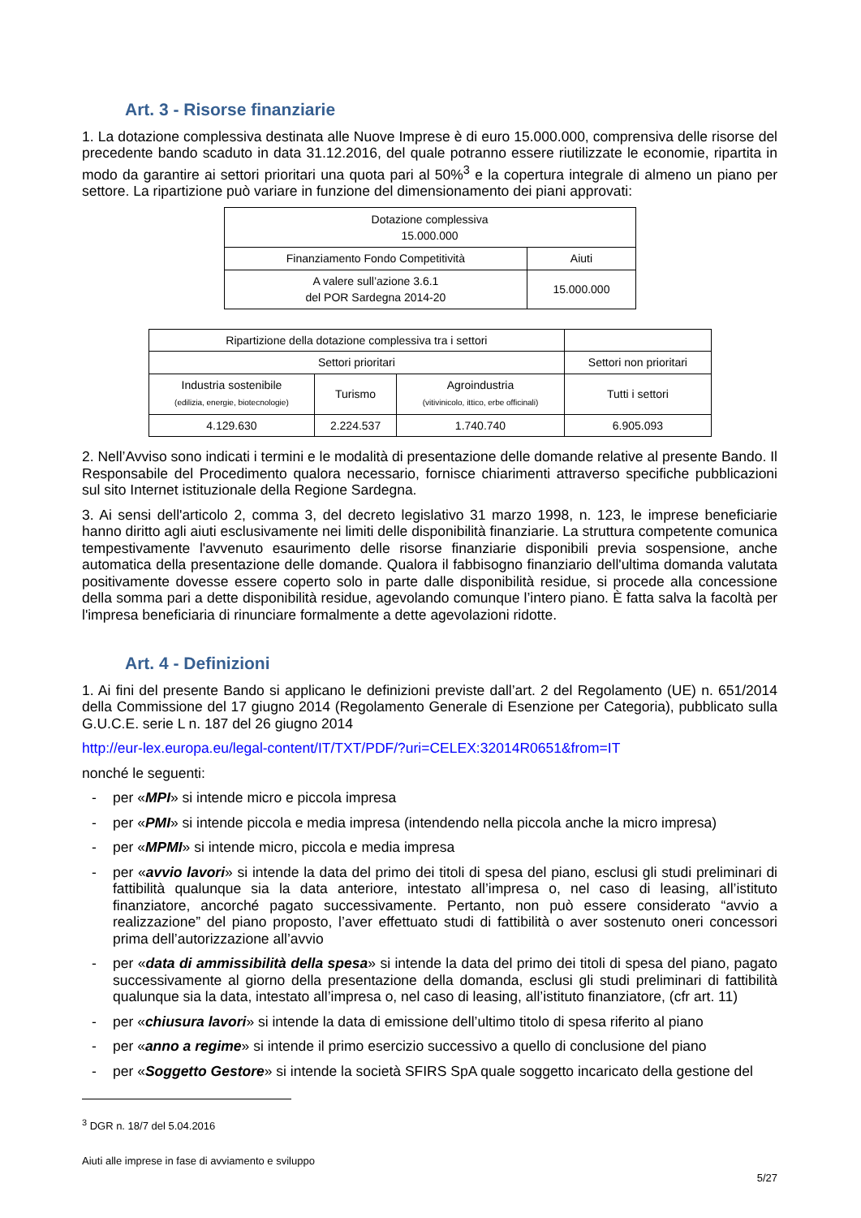Art. 3 - Risorse finanziarie
1. La dotazione complessiva destinata alle Nuove Imprese è di euro 15.000.000, comprensiva delle risorse del precedente bando scaduto in data 31.12.2016, del quale potranno essere riutilizzate le economie, ripartita in modo da garantire ai settori prioritari una quota pari al 50%<sup>3</sup> e la copertura integrale di almeno un piano per settore. La ripartizione può variare in funzione del dimensionamento dei piani approvati:
| Dotazione complessiva 15.000.000 | |
| Finanziamento Fondo Competitività | Aiuti |
| A valere sull’azione 3.6.1 del POR Sardegna 2014-20 | 15.000.000 |
| Ripartizione della dotazione complessiva tra i settori | | | |
| Settori prioritari | | | Settori non prioritari |
| Industria sostenibile (edilizia, energie, biotecnologie) | Turismo | Agroindustria (vitivinicolo, ittico, erbe officinali) | Tutti i settori |
| 4.129.630 | 2.224.537 | 1.740.740 | 6.905.093 |
2. Nell’Avviso sono indicati i termini e le modalità di presentazione delle domande relative al presente Bando. Il Responsabile del Procedimento qualora necessario, fornisce chiarimenti attraverso specifiche pubblicazioni sul sito Internet istituzionale della Regione Sardegna.
3. Ai sensi dell'articolo 2, comma 3, del decreto legislativo 31 marzo 1998, n. 123, le imprese beneficiarie hanno diritto agli aiuti esclusivamente nei limiti delle disponibilità finanziarie. La struttura competente comunica tempestivamente l'avvenuto esaurimento delle risorse finanziarie disponibili previa sospensione, anche automatica della presentazione delle domande. Qualora il fabbisogno finanziario dell'ultima domanda valutata positivamente dovesse essere coperto solo in parte dalle disponibilità residue, si procede alla concessione della somma pari a dette disponibilità residue, agevolando comunque l’intero piano. È fatta salva la facoltà per l'impresa beneficiaria di rinunciare formalmente a dette agevolazioni ridotte.
Art. 4 - Definizioni
1. Ai fini del presente Bando si applicano le definizioni previste dall’art. 2 del Regolamento (UE) n. 651/2014 della Commissione del 17 giugno 2014 (Regolamento Generale di Esenzione per Categoria), pubblicato sulla G.U.C.E. serie L n. 187 del 26 giugno 2014
http://eur-lex.europa.eu/legal-content/IT/TXT/PDF/?uri=CELEX:32014R0651&from=IT
nonché le seguenti:
- per «MPI» si intende micro e piccola impresa
- per «PMI» si intende piccola e media impresa (intendendo nella piccola anche la micro impresa)
- per «MPMI» si intende micro, piccola e media impresa
- per «avvio lavori» si intende la data del primo dei titoli di spesa del piano, esclusi gli studi preliminari di fattibilità qualunque sia la data anteriore, intestato all’impresa o, nel caso di leasing, all’istituto finanziatore, ancorché pagato successivamente. Pertanto, non può essere considerato “avvio a realizzazione” del piano proposto, l’aver effettuato studi di fattibilità o aver sostenuto oneri concessori prima dell’autorizzazione all’avvio
- per «data di ammissibilità della spesa» si intende la data del primo dei titoli di spesa del piano, pagato successivamente al giorno della presentazione della domanda, esclusi gli studi preliminari di fattibilità qualunque sia la data, intestato all’impresa o, nel caso di leasing, all’istituto finanziatore, (cfr art. 11)
- per «chiusura lavori» si intende la data di emissione dell’ultimo titolo di spesa riferito al piano
- per «anno a regime» si intende il primo esercizio successivo a quello di conclusione del piano
- per «Soggetto Gestore» si intende la società SFIRS SpA quale soggetto incaricato della gestione del
<sup>3</sup> DGR n. 18/7 del 5.04.2016
Aiuti alle imprese in fase di avviamento e sviluppo
5/27